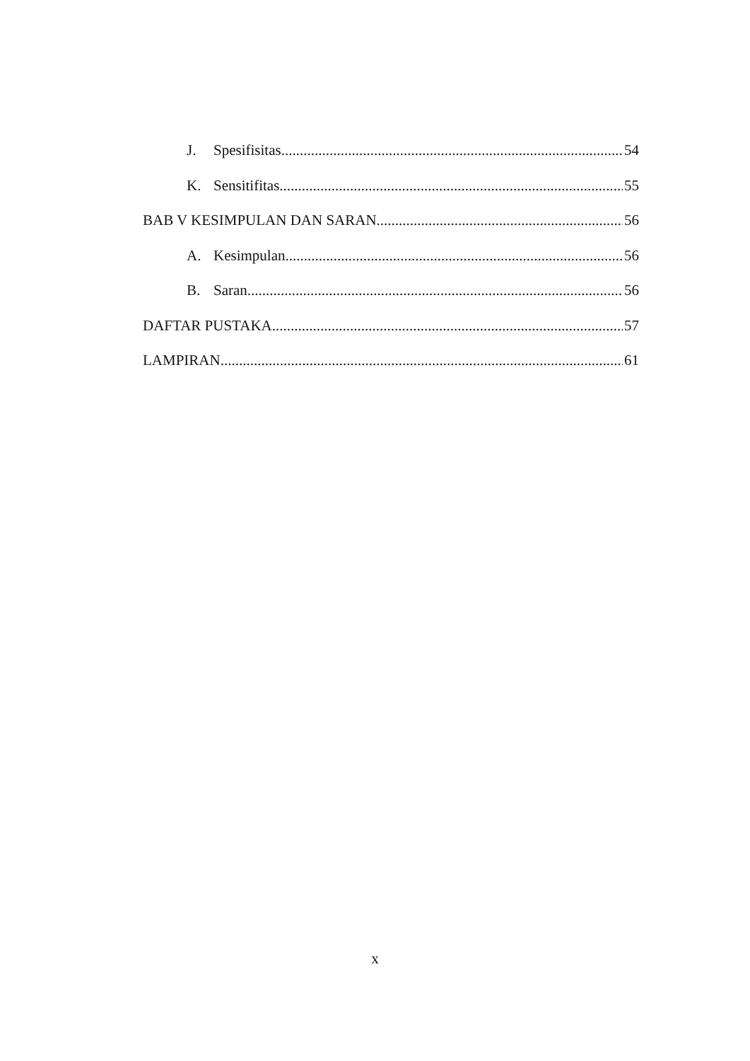J. Spesifisitas 54
K. Sensitifitas 55
BAB V KESIMPULAN DAN SARAN 56
A. Kesimpulan 56
B. Saran 56
DAFTAR PUSTAKA 57
LAMPIRAN 61
x